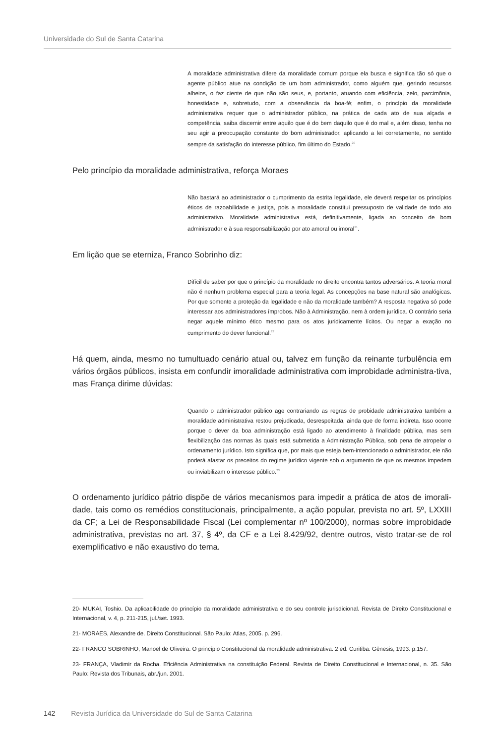Universidade do Sul de Santa Catarina
A moralidade administrativa difere da moralidade comum porque ela busca e significa tão só que o agente público atue na condição de um bom administrador, como alguém que, gerindo recursos alheios, o faz ciente de que não são seus, e, portanto, atuando com eficiência, zelo, parcimônia, honestidade e, sobretudo, com a observância da boa-fé; enfim, o princípio da moralidade administrativa requer que o administrador público, na prática de cada ato de sua alçada e competência, saiba discernir entre aquilo que é do bem daquilo que é do mal e, além disso, tenha no seu agir a preocupação constante do bom administrador, aplicando a lei corretamente, no sentido sempre da satisfação do interesse público, fim último do Estado.<sup>20</sup>
Pelo princípio da moralidade administrativa, reforça Moraes
Não bastará ao administrador o cumprimento da estrita legalidade, ele deverá respeitar os princípios éticos de razoabilidade e justiça, pois a moralidade constitui pressuposto de validade de todo ato administrativo. Moralidade administrativa está, definitivamente, ligada ao conceito de bom administrador e à sua responsabilização por ato amoral ou imoral<sup>21</sup>.
Em lição que se eterniza, Franco Sobrinho diz:
Difícil de saber por que o princípio da moralidade no direito encontra tantos adversários. A teoria moral não é nenhum problema especial para a teoria legal. As concepções na base natural são analógicas. Por que somente a proteção da legalidade e não da moralidade também? A resposta negativa só pode interessar aos administradores ímprobos. Não à Administração, nem à ordem jurídica. O contrário seria negar aquele mínimo ético mesmo para os atos juridicamente lícitos. Ou negar a exação no cumprimento do dever funcional.<sup>22</sup>
Há quem, ainda, mesmo no tumultuado cenário atual ou, talvez em função da reinante turbulência em vários órgãos públicos, insista em confundir imoralidade administrativa com improbidade administra-tiva, mas França dirime dúvidas:
Quando o administrador público age contrariando as regras de probidade administrativa também a moralidade administrativa restou prejudicada, desrespeitada, ainda que de forma indireta. Isso ocorre porque o dever da boa administração está ligado ao atendimento à finalidade pública, mas sem flexibilização das normas às quais está submetida a Administração Pública, sob pena de atropelar o ordenamento jurídico. Isto significa que, por mais que esteja bem-intencionado o administrador, ele não poderá afastar os preceitos do regime jurídico vigente sob o argumento de que os mesmos impedem ou inviabilizam o interesse público.<sup>23</sup>
O ordenamento jurídico pátrio dispõe de vários mecanismos para impedir a prática de atos de imorali-dade, tais como os remédios constitucionais, principalmente, a ação popular, prevista no art. 5º, LXXIII da CF; a Lei de Responsabilidade Fiscal (Lei complementar nº 100/2000), normas sobre improbidade administrativa, previstas no art. 37, § 4º, da CF e a Lei 8.429/92, dentre outros, visto tratar-se de rol exemplificativo e não exaustivo do tema.
20- MUKAI, Toshio. Da aplicabilidade do princípio da moralidade administrativa e do seu controle jurisdicional. Revista de Direito Constitucional e Internacional, v. 4, p. 211-215, jul./set. 1993.
21- MORAES, Alexandre de. Direito Constitucional. São Paulo: Atlas, 2005. p. 296.
22- FRANCO SOBRINHO, Manoel de Oliveira. O princípio Constitucional da moralidade administrativa. 2 ed. Curitiba: Gênesis, 1993. p.157.
23- FRANÇA, Vladimir da Rocha. Eficiência Administrativa na constituição Federal. Revista de Direito Constitucional e Internacional, n. 35. São Paulo: Revista dos Tribunais, abr./jun. 2001.
142 Revista Jurídica da Universidade do Sul de Santa Catarina